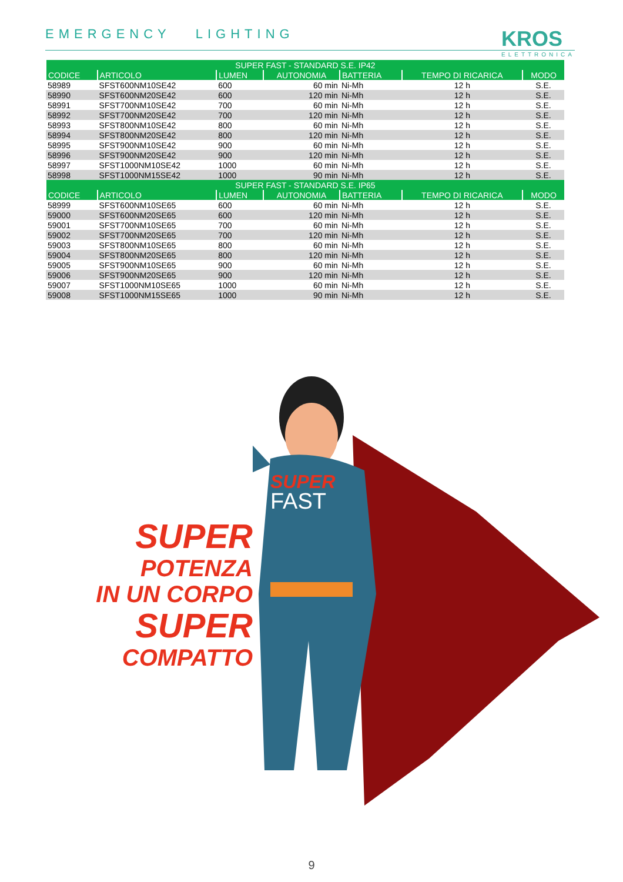EMERGENCY LIGHTING
KROS
ELETTRONICA
| SUPER FAST - STANDARD S.E. IP42 | | | | | | |
| --- | --- | --- | --- | --- | --- | --- |
| CODICE | ARTICOLO | LUMEN | AUTONOMIA | BATTERIA | TEMPO DI RICARICA | MODO |
| 58989 | SFST600NM10SE42 | 600 | 60 min | Ni-Mh | 12 h | S.E. |
| 58990 | SFST600NM20SE42 | 600 | 120 min | Ni-Mh | 12 h | S.E. |
| 58991 | SFST700NM10SE42 | 700 | 60 min | Ni-Mh | 12 h | S.E. |
| 58992 | SFST700NM20SE42 | 700 | 120 min | Ni-Mh | 12 h | S.E. |
| 58993 | SFST800NM10SE42 | 800 | 60 min | Ni-Mh | 12 h | S.E. |
| 58994 | SFST800NM20SE42 | 800 | 120 min | Ni-Mh | 12 h | S.E. |
| 58995 | SFST900NM10SE42 | 900 | 60 min | Ni-Mh | 12 h | S.E. |
| 58996 | SFST900NM20SE42 | 900 | 120 min | Ni-Mh | 12 h | S.E. |
| 58997 | SFST1000NM10SE42 | 1000 | 60 min | Ni-Mh | 12 h | S.E. |
| 58998 | SFST1000NM15SE42 | 1000 | 90 min | Ni-Mh | 12 h | S.E. |
| SUPER FAST - STANDARD S.E. IP65 | | | | | | |
| CODICE | ARTICOLO | LUMEN | AUTONOMIA | BATTERIA | TEMPO DI RICARICA | MODO |
| 58999 | SFST600NM10SE65 | 600 | 60 min | Ni-Mh | 12 h | S.E. |
| 59000 | SFST600NM20SE65 | 600 | 120 min | Ni-Mh | 12 h | S.E. |
| 59001 | SFST700NM10SE65 | 700 | 60 min | Ni-Mh | 12 h | S.E. |
| 59002 | SFST700NM20SE65 | 700 | 120 min | Ni-Mh | 12 h | S.E. |
| 59003 | SFST800NM10SE65 | 800 | 60 min | Ni-Mh | 12 h | S.E. |
| 59004 | SFST800NM20SE65 | 800 | 120 min | Ni-Mh | 12 h | S.E. |
| 59005 | SFST900NM10SE65 | 900 | 60 min | Ni-Mh | 12 h | S.E. |
| 59006 | SFST900NM20SE65 | 900 | 120 min | Ni-Mh | 12 h | S.E. |
| 59007 | SFST1000NM10SE65 | 1000 | 60 min | Ni-Mh | 12 h | S.E. |
| 59008 | SFST1000NM15SE65 | 1000 | 90 min | Ni-Mh | 12 h | S.E. |
SUPER
POTENZA
IN UN CORPO
SUPER
COMPATTO
SUPER
FAST
9